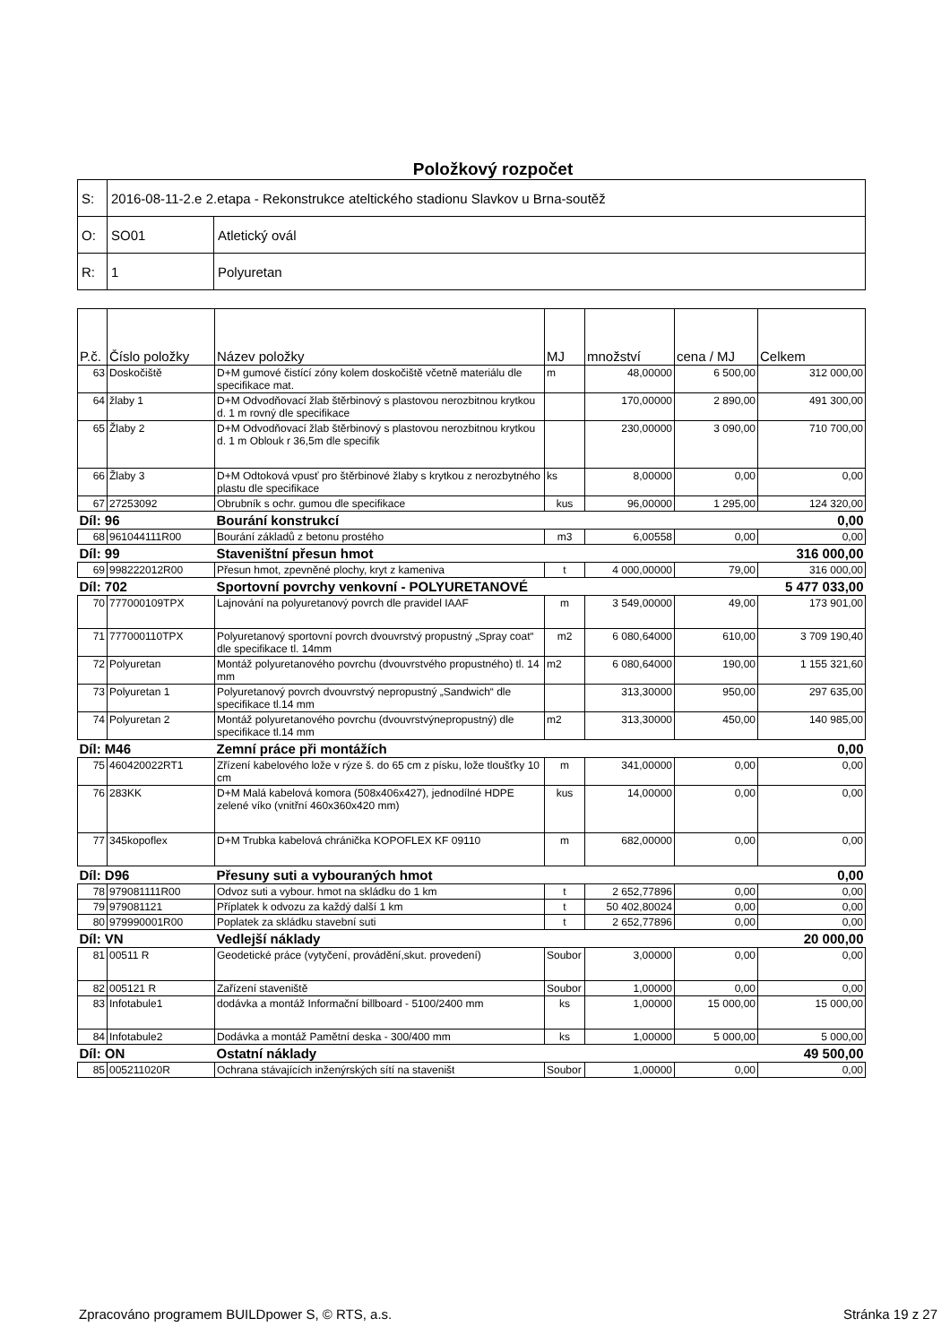Položkový rozpočet
| S: | 2016-08-11-2.e 2.etapa - Rekonstrukce ateltického stadionu Slavkov u Brna-soutěž | |
| O: | SO01 | Atletický ovál |
| R: | 1 | Polyuretan |
| P.č. | Číslo položky | Název položky | MJ | množství | cena / MJ | Celkem |
| --- | --- | --- | --- | --- | --- | --- |
| 63 | Doskočiště | D+M gumové čistící zóny kolem doskočiště včetně materiálu dle specifikace mat. | m | 48,00000 | 6 500,00 | 312 000,00 |
| 64 | žlaby 1 | D+M Odvodňovací žlab štěrbinový s plastovou nerozbitnou krytkou d. 1 m rovný dle specifikace | | 170,00000 | 2 890,00 | 491 300,00 |
| 65 | Žlaby 2 | D+M Odvodňovací žlab štěrbinový s plastovou nerozbitnou krytkou d. 1 m Oblouk r 36,5m dle specifik | | 230,00000 | 3 090,00 | 710 700,00 |
| 66 | Žlaby 3 | D+M Odtoková vpusť pro štěrbinové žlaby s krytkou z nerozbytného plastu dle specifikace | ks | 8,00000 | 0,00 | 0,00 |
| 67 | 27253092 | Obrubník s ochr. gumou dle specifikace | kus | 96,00000 | 1 295,00 | 124 320,00 |
| Díl: 96 | | Bourání konstrukcí | | | | 0,00 |
| 68 | 961044111R00 | Bourání základů z betonu prostého | m3 | 6,00558 | 0,00 | 0,00 |
| Díl: 99 | | Staveništní přesun hmot | | | | 316 000,00 |
| 69 | 998222012R00 | Přesun hmot, zpevněné plochy, kryt z kameniva | t | 4 000,00000 | 79,00 | 316 000,00 |
| Díl: 702 | | Sportovní povrchy venkovní - POLYURETANOVÉ | | | | 5 477 033,00 |
| 70 | 777000109TPX | Lajnování na polyuretanový povrch dle pravidel IAAF | m | 3 549,00000 | 49,00 | 173 901,00 |
| 71 | 777000110TPX | Polyuretanový sportovní povrch dvouvrstvý propustný „Spray coat“ dle specifikace tl. 14mm | m2 | 6 080,64000 | 610,00 | 3 709 190,40 |
| 72 | Polyuretan | Montáž polyuretanového povrchu (dvouvrstvého propustného) tl. 14 mm | m2 | 6 080,64000 | 190,00 | 1 155 321,60 |
| 73 | Polyuretan 1 | Polyuretanový povrch dvouvrstvý nepropustný „Sandwich“ dle specifikace tl.14 mm | | 313,30000 | 950,00 | 297 635,00 |
| 74 | Polyuretan 2 | Montáž polyuretanového povrchu (dvouvrstvýnepropustný) dle specifikace tl.14 mm | m2 | 313,30000 | 450,00 | 140 985,00 |
| Díl: M46 | | Zemní práce při montážích | | | | 0,00 |
| 75 | 460420022RT1 | Zřízení kabelového lože v rýze š. do 65 cm z písku, lože tloušťky 10 cm | m | 341,00000 | 0,00 | 0,00 |
| 76 | 283KK | D+M Malá kabelová komora (508x406x427), jednodílné HDPE zelené víko (vnitřní 460x360x420 mm) | kus | 14,00000 | 0,00 | 0,00 |
| 77 | 345kopoflex | D+M Trubka kabelová chránička KOPOFLEX KF 09110 | m | 682,00000 | 0,00 | 0,00 |
| Díl: D96 | | Přesuny suti a vybouraných hmot | | | | 0,00 |
| 78 | 979081111R00 | Odvoz suti a vybour. hmot na skládku do 1 km | t | 2 652,77896 | 0,00 | 0,00 |
| 79 | 979081121 | Příplatek k odvozu za každý další 1 km | t | 50 402,80024 | 0,00 | 0,00 |
| 80 | 979990001R00 | Poplatek za skládku stavební suti | t | 2 652,77896 | 0,00 | 0,00 |
| Díl: VN | | Vedlejší náklady | | | | 20 000,00 |
| 81 | 00511 R | Geodetické práce (vytyčení, provádění,skut. provedení) | Soubor | 3,00000 | 0,00 | 0,00 |
| 82 | 005121 R | Zařízení staveniště | Soubor | 1,00000 | 0,00 | 0,00 |
| 83 | Infotabule1 | dodávka a montáž Informační billboard - 5100/2400 mm | ks | 1,00000 | 15 000,00 | 15 000,00 |
| 84 | Infotabule2 | Dodávka a montáž Pamětní deska - 300/400 mm | ks | 1,00000 | 5 000,00 | 5 000,00 |
| Díl: ON | | Ostatní náklady | | | | 49 500,00 |
| 85 | 005211020R | Ochrana stávajících inženýrských sítí na staveništ | Soubor | 1,00000 | 0,00 | 0,00 |
Zpracováno programem BUILDpower S, © RTS, a.s. Stránka 19 z 27